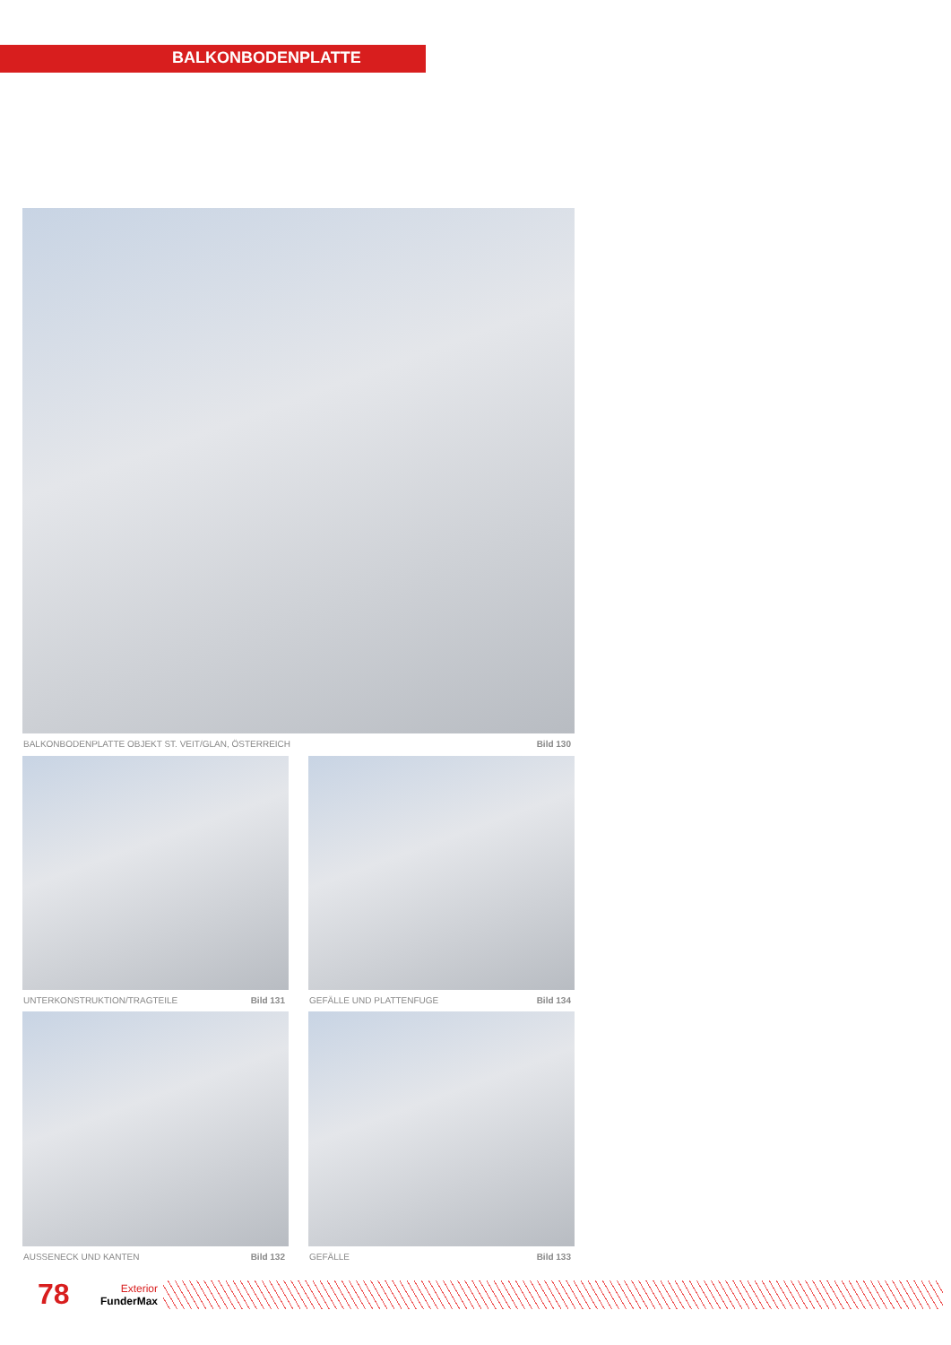BALKONBODENPLATTE
BALKONBODENPLATTE OBJEKT ST. VEIT/GLAN, ÖSTERREICH Bild 130
UNTERKONSTRUKTION/TRAGTEILE Bild 131
GEFÄLLE UND PLATTENFUGE Bild 134
AUSSENECK UND KANTEN Bild 132 GEFÄLLE Bild 133
78
Exterior
FunderMax